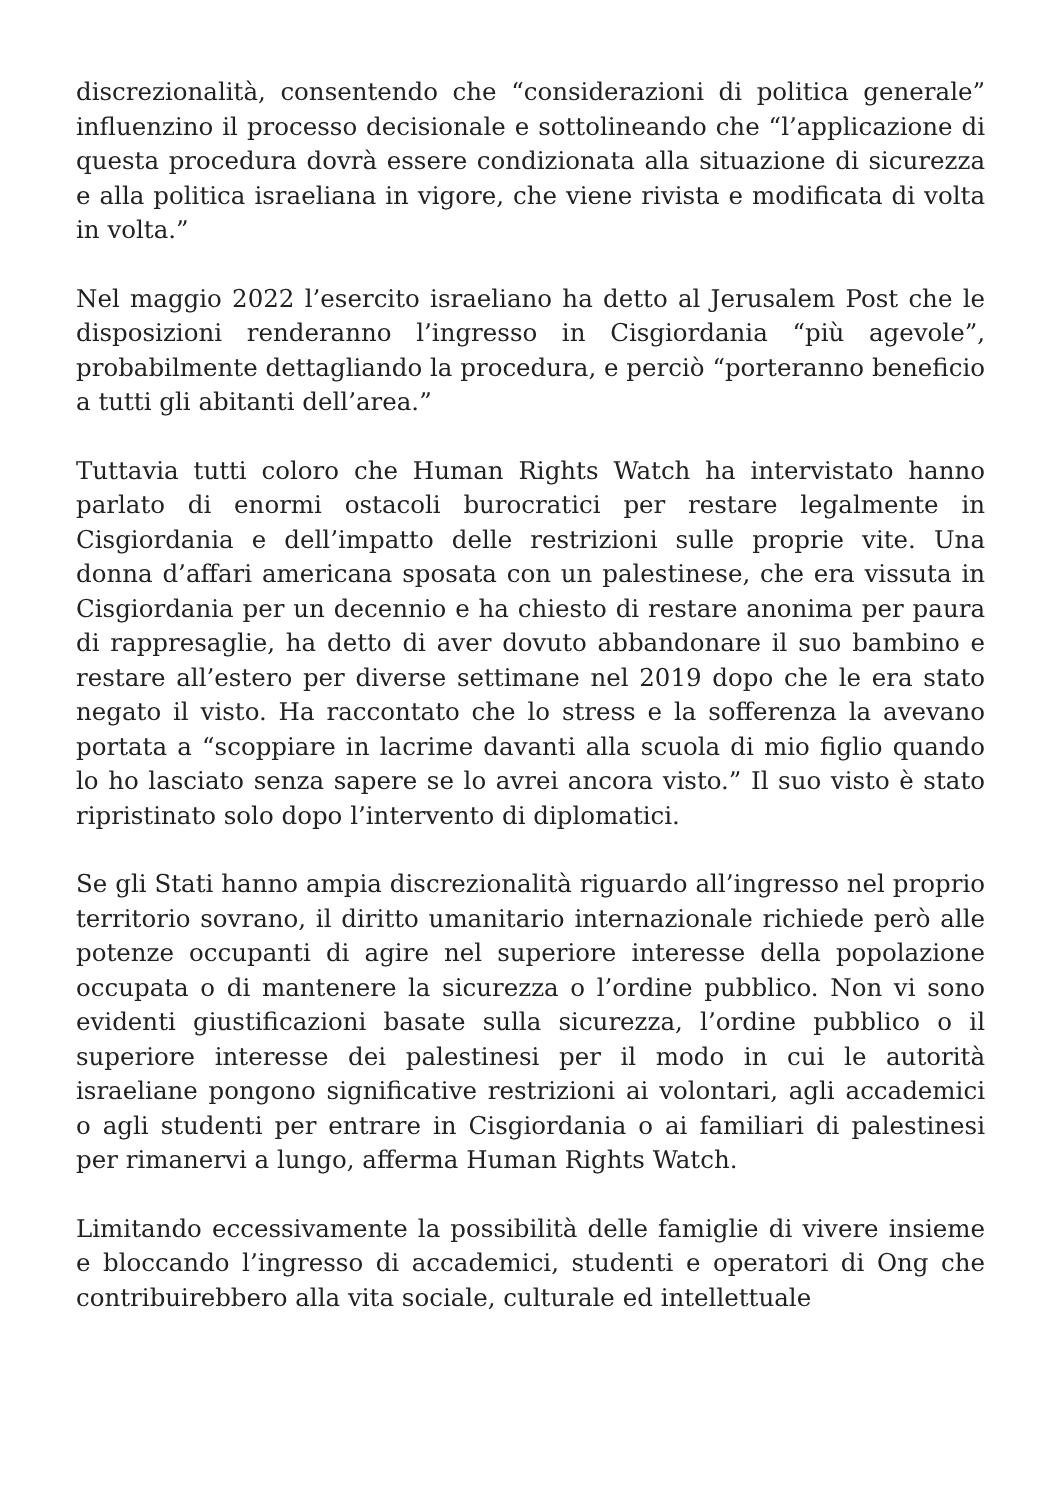discrezionalità, consentendo che “considerazioni di politica generale” influenzino il processo decisionale e sottolineando che “l’applicazione di questa procedura dovrà essere condizionata alla situazione di sicurezza e alla politica israeliana in vigore, che viene rivista e modificata di volta in volta.”
Nel maggio 2022 l’esercito israeliano ha detto al Jerusalem Post che le disposizioni renderanno l’ingresso in Cisgiordania “più agevole”, probabilmente dettagliando la procedura, e perciò “porteranno beneficio a tutti gli abitanti dell’area.”
Tuttavia tutti coloro che Human Rights Watch ha intervistato hanno parlato di enormi ostacoli burocratici per restare legalmente in Cisgiordania e dell’impatto delle restrizioni sulle proprie vite. Una donna d’affari americana sposata con un palestinese, che era vissuta in Cisgiordania per un decennio e ha chiesto di restare anonima per paura di rappresaglie, ha detto di aver dovuto abbandonare il suo bambino e restare all’estero per diverse settimane nel 2019 dopo che le era stato negato il visto. Ha raccontato che lo stress e la sofferenza la avevano portata a “scoppiare in lacrime davanti alla scuola di mio figlio quando lo ho lasciato senza sapere se lo avrei ancora visto.” Il suo visto è stato ripristinato solo dopo l’intervento di diplomatici.
Se gli Stati hanno ampia discrezionalità riguardo all’ingresso nel proprio territorio sovrano, il diritto umanitario internazionale richiede però alle potenze occupanti di agire nel superiore interesse della popolazione occupata o di mantenere la sicurezza o l’ordine pubblico. Non vi sono evidenti giustificazioni basate sulla sicurezza, l’ordine pubblico o il superiore interesse dei palestinesi per il modo in cui le autorità israeliane pongono significative restrizioni ai volontari, agli accademici o agli studenti per entrare in Cisgiordania o ai familiari di palestinesi per rimanervi a lungo, afferma Human Rights Watch.
Limitando eccessivamente la possibilità delle famiglie di vivere insieme e bloccando l’ingresso di accademici, studenti e operatori di Ong che contribuirebbero alla vita sociale, culturale ed intellettuale